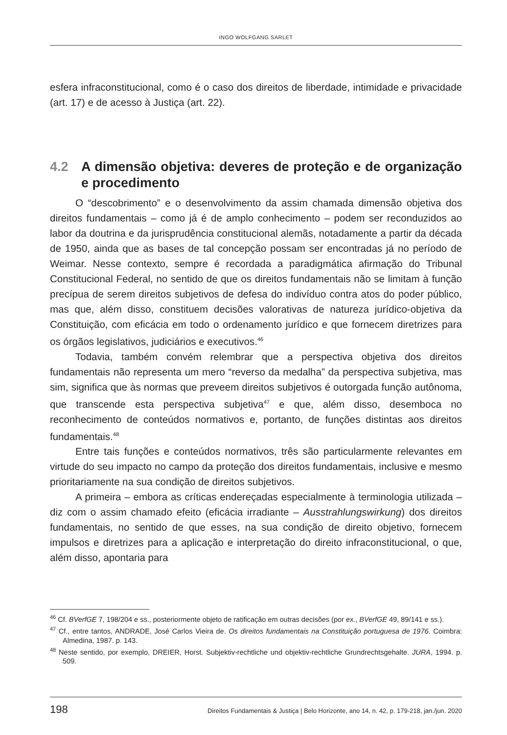INGO WOLFGANG SARLET
esfera infraconstitucional, como é o caso dos direitos de liberdade, intimidade e privacidade (art. 17) e de acesso à Justiça (art. 22).
4.2 A dimensão objetiva: deveres de proteção e de organização e procedimento
O “descobrimento” e o desenvolvimento da assim chamada dimensão objetiva dos direitos fundamentais – como já é de amplo conhecimento – podem ser reconduzidos ao labor da doutrina e da jurisprudência constitucional alemãs, notadamente a partir da década de 1950, ainda que as bases de tal concepção possam ser encontradas já no período de Weimar. Nesse contexto, sempre é recordada a paradigmática afirmação do Tribunal Constitucional Federal, no sentido de que os direitos fundamentais não se limitam à função precípua de serem direitos subjetivos de defesa do indivíduo contra atos do poder público, mas que, além disso, constituem decisões valorativas de natureza jurídico-objetiva da Constituição, com eficácia em todo o ordenamento jurídico e que fornecem diretrizes para os órgãos legislativos, judiciários e executivos.<sup>46</sup>
Todavia, também convém relembrar que a perspectiva objetiva dos direitos fundamentais não representa um mero “reverso da medalha” da perspectiva subjetiva, mas sim, significa que às normas que preveem direitos subjetivos é outorgada função autônoma, que transcende esta perspectiva subjetiva<sup>47</sup> e que, além disso, desemboca no reconhecimento de conteúdos normativos e, portanto, de funções distintas aos direitos fundamentais.<sup>48</sup>
Entre tais funções e conteúdos normativos, três são particularmente relevantes em virtude do seu impacto no campo da proteção dos direitos fundamentais, inclusive e mesmo prioritariamente na sua condição de direitos subjetivos.
A primeira – embora as críticas endereçadas especialmente à terminologia utilizada – diz com o assim chamado efeito (eficácia irradiante – Ausstrahlungswirkung) dos direitos fundamentais, no sentido de que esses, na sua condição de direito objetivo, fornecem impulsos e diretrizes para a aplicação e interpretação do direito infraconstitucional, o que, além disso, apontaria para
<sup>46</sup> Cf. BVerfGE 7, 198/204 e ss., posteriormente objeto de ratificação em outras decisões (por ex., BVerfGE 49, 89/141 e ss.).
<sup>47</sup> Cf., entre tantos, ANDRADE, José Carlos Vieira de. Os direitos fundamentais na Constituição portuguesa de 1976. Coimbra: Almedina, 1987. p. 143.
<sup>48</sup> Neste sentido, por exemplo, DREIER, Horst. Subjektiv-rechtliche und objektiv-rechtliche Grundrechtsgehalte. JURA, 1994. p. 509.
198 Direitos Fundamentais & Justiça | Belo Horizonte, ano 14, n. 42, p. 179-218, jan./jun. 2020